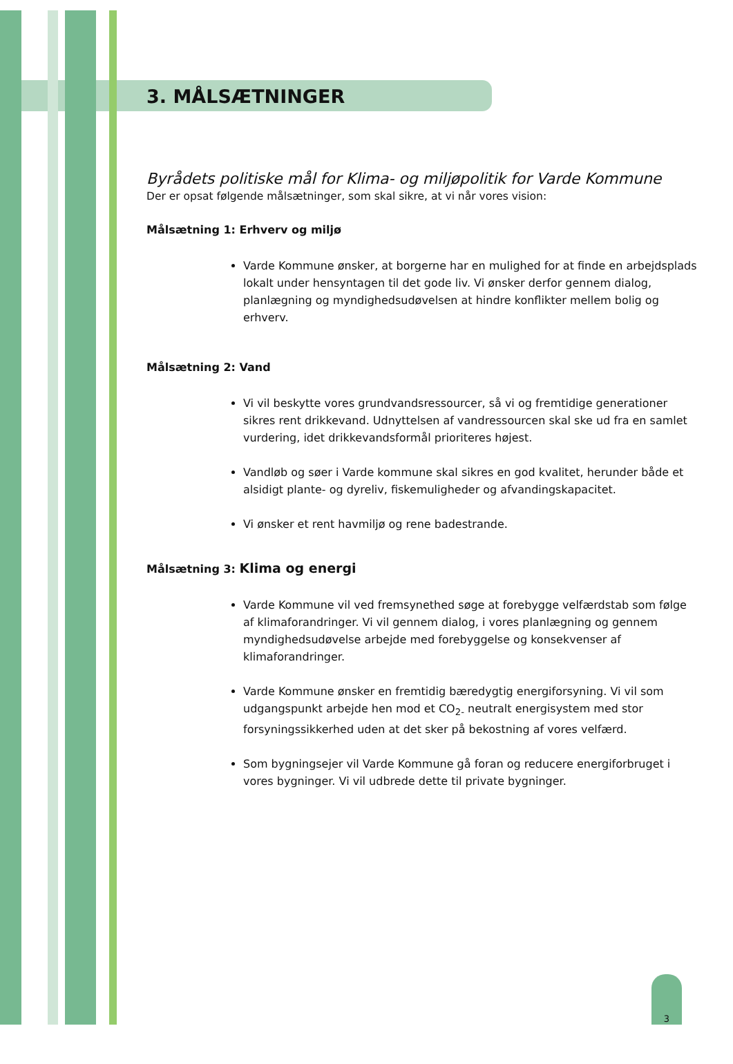3. MÅLSÆTNINGER
Byrådets politiske mål for Klima- og miljøpolitik for Varde Kommune
Der er opsat følgende målsætninger, som skal sikre, at vi når vores vision:
Målsætning 1: Erhverv og miljø
Varde Kommune ønsker, at borgerne har en mulighed for at finde en arbejdsplads lokalt under hensyntagen til det gode liv. Vi ønsker derfor gennem dialog, planlægning og myndighedsudøvelsen at hindre konflikter mellem bolig og erhverv.
Målsætning 2: Vand
Vi vil beskytte vores grundvandsressourcer, så vi og fremtidige generationer sikres rent drikkevand. Udnyttelsen af vandressourcen skal ske ud fra en samlet vurdering, idet drikkevandsformål prioriteres højest.
Vandløb og søer i Varde kommune skal sikres en god kvalitet, herunder både et alsidigt plante- og dyreliv, fiskemuligheder og afvandingskapacitet.
Vi ønsker et rent havmiljø og rene badestrande.
Målsætning 3: Klima og energi
Varde Kommune vil ved fremsynethed søge at forebygge velfærdstab som følge af klimaforandringer. Vi vil gennem dialog, i vores planlægning og gennem myndighedsudøvelse arbejde med forebyggelse og konsekvenser af klimaforandringer.
Varde Kommune ønsker en fremtidig bæredygtig energiforsyning. Vi vil som udgangspunkt arbejde hen mod et CO<sub>2-</sub> neutralt energisystem med stor forsyningssikkerhed uden at det sker på bekostning af vores velfærd.
Som bygningsejer vil Varde Kommune gå foran og reducere energiforbruget i vores bygninger. Vi vil udbrede dette til private bygninger.
3